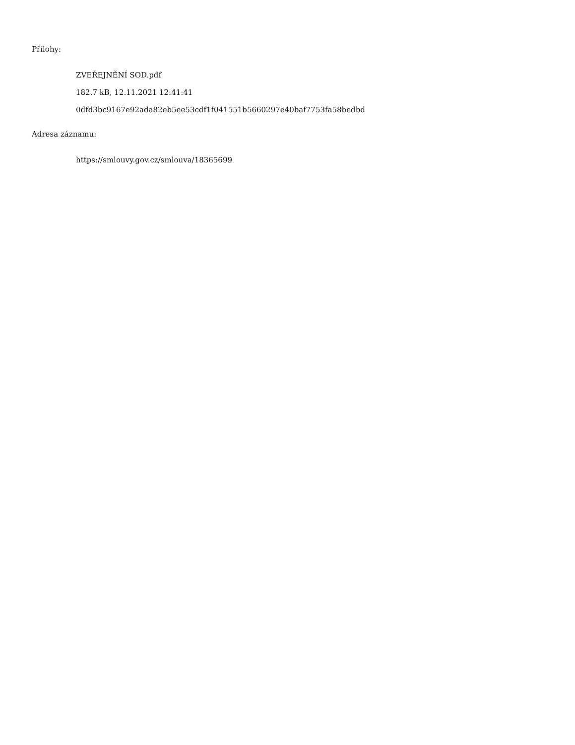Přílohy:
ZVEŘEJNĚNÍ SOD.pdf
182.7 kB, 12.11.2021 12:41:41
0dfd3bc9167e92ada82eb5ee53cdf1f041551b5660297e40baf7753fa58bedbd
Adresa záznamu:
https://smlouvy.gov.cz/smlouva/18365699